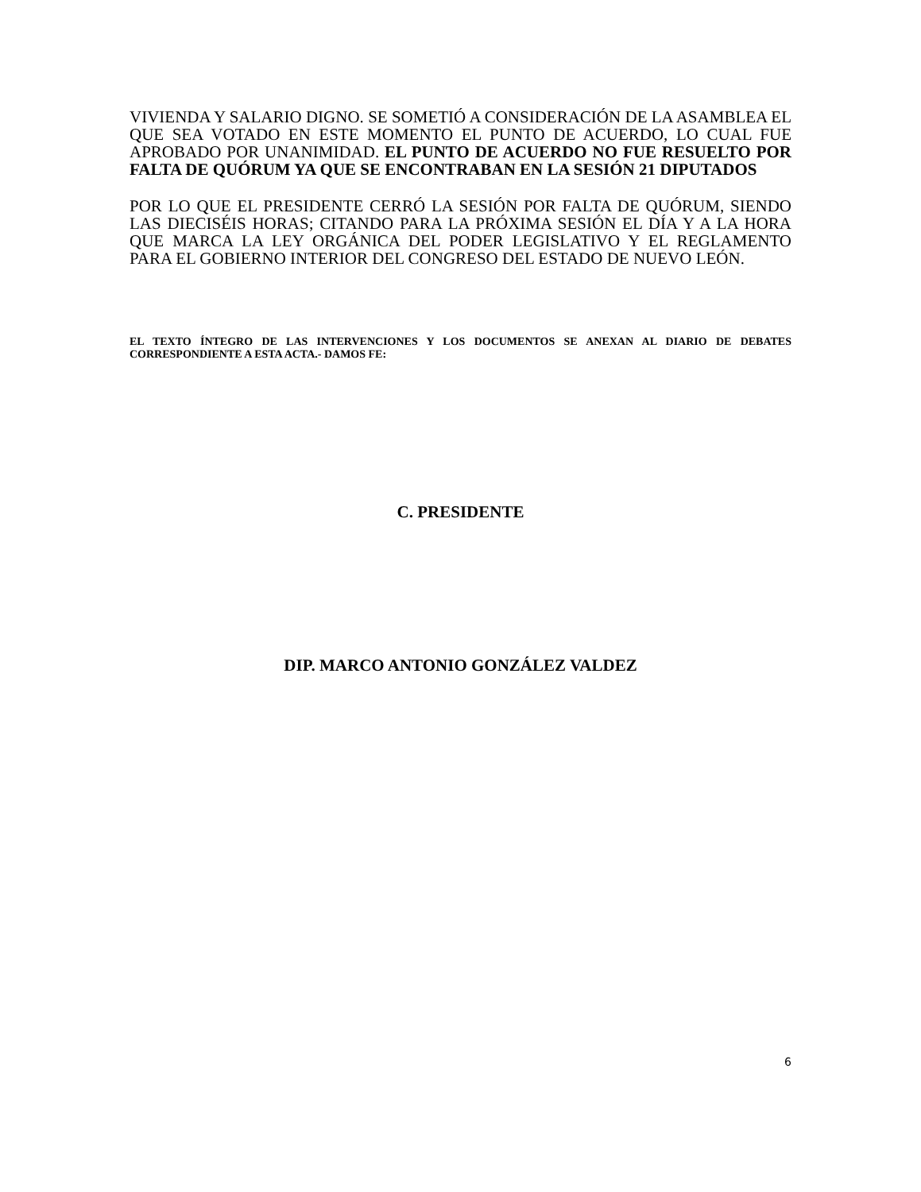VIVIENDA Y SALARIO DIGNO. SE SOMETIÓ A CONSIDERACIÓN DE LA ASAMBLEA EL QUE SEA VOTADO EN ESTE MOMENTO EL PUNTO DE ACUERDO, LO CUAL FUE APROBADO POR UNANIMIDAD. EL PUNTO DE ACUERDO NO FUE RESUELTO POR FALTA DE QUÓRUM YA QUE SE ENCONTRABAN EN LA SESIÓN 21 DIPUTADOS
POR LO QUE EL PRESIDENTE CERRÓ LA SESIÓN POR FALTA DE QUÓRUM, SIENDO LAS DIECISÉIS HORAS; CITANDO PARA LA PRÓXIMA SESIÓN EL DÍA Y A LA HORA QUE MARCA LA LEY ORGÁNICA DEL PODER LEGISLATIVO Y EL REGLAMENTO PARA EL GOBIERNO INTERIOR DEL CONGRESO DEL ESTADO DE NUEVO LEÓN.
EL TEXTO ÍNTEGRO DE LAS INTERVENCIONES Y LOS DOCUMENTOS SE ANEXAN AL DIARIO DE DEBATES CORRESPONDIENTE A ESTA ACTA.- DAMOS FE:
C. PRESIDENTE
DIP. MARCO ANTONIO GONZÁLEZ VALDEZ
6